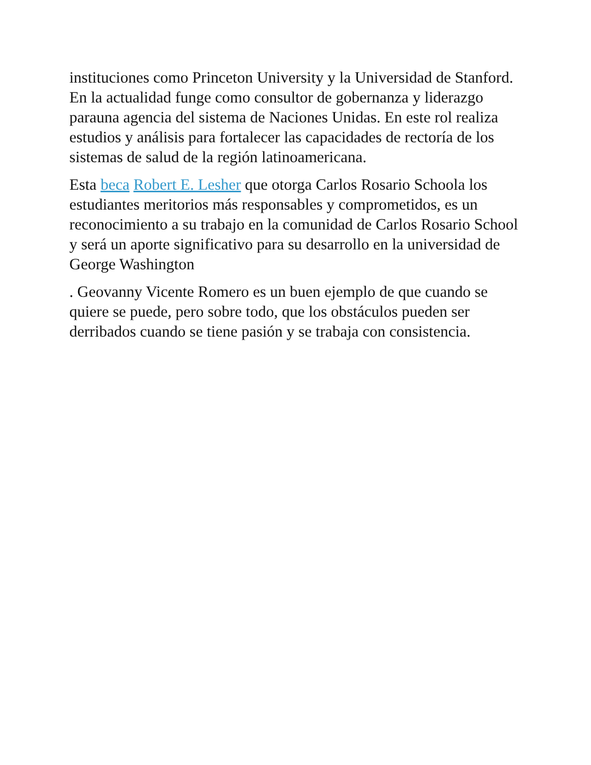instituciones como Princeton University y la Universidad de Stanford. En la actualidad funge como consultor de gobernanza y liderazgo parauna agencia del sistema de Naciones Unidas. En este rol realiza estudios y análisis para fortalecer las capacidades de rectoría de los sistemas de salud de la región latinoamericana.
Esta beca Robert E. Lesher que otorga Carlos Rosario Schoola los estudiantes meritorios más responsables y comprometidos, es un reconocimiento a su trabajo en la comunidad de Carlos Rosario School y será un aporte significativo para su desarrollo en la universidad de George Washington
. Geovanny Vicente Romero es un buen ejemplo de que cuando se quiere se puede, pero sobre todo, que los obstáculos pueden ser derribados cuando se tiene pasión y se trabaja con consistencia.